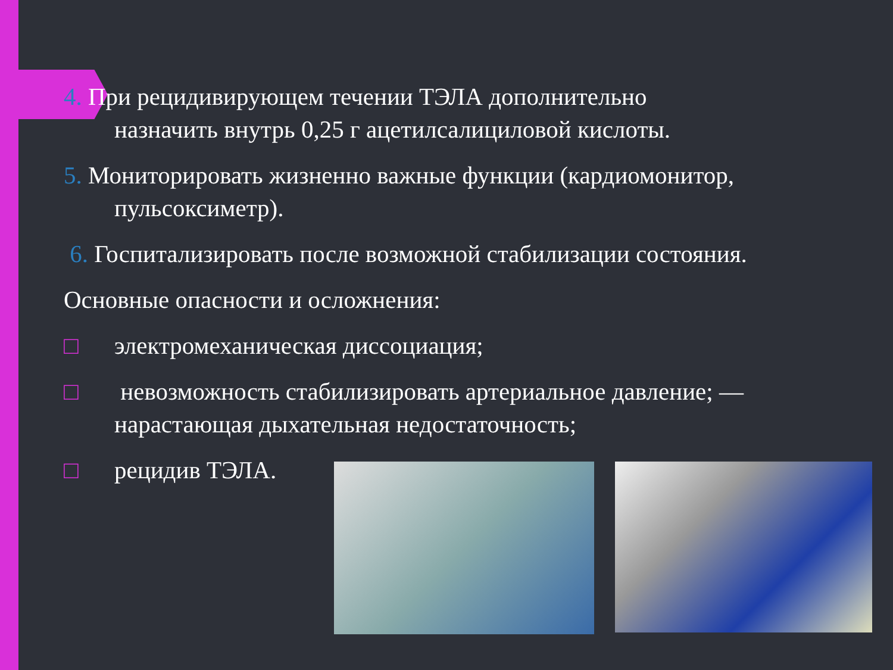4. При рецидивирующем течении ТЭЛА дополнительно
назначить внутрь 0,25 г ацетилсалициловой кислоты.
5. Мониторировать жизненно важные функции (кардиомонитор,
пульсоксиметр).
6. Госпитализировать после возможной стабилизации состояния.
Основные опасности и осложнения:
□ электромеханическая диссоциация;
□ невозможность стабилизировать артериальное давление; —
нарастающая дыхательная недостаточность;
□ рецидив ТЭЛА.